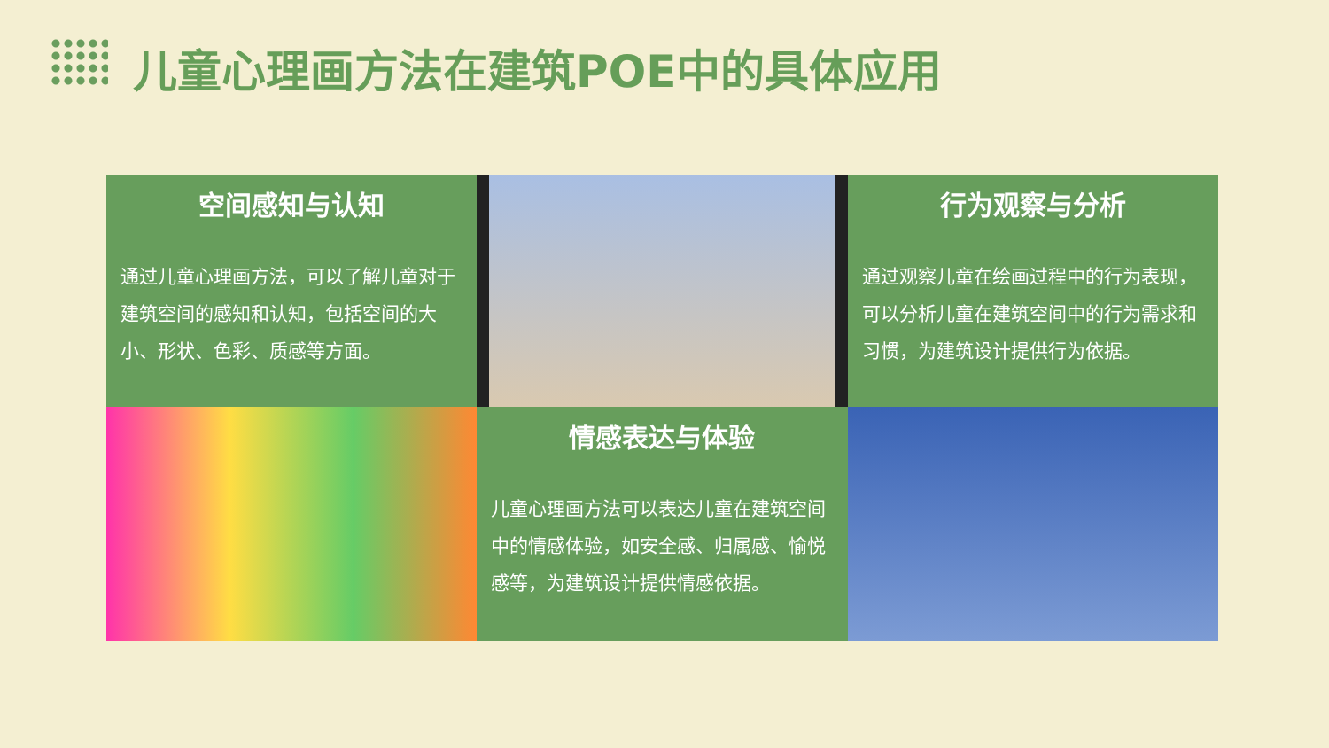儿童心理画方法在建筑POE中的具体应用
空间感知与认知
通过儿童心理画方法，可以了解儿童对于建筑空间的感知和认知，包括空间的大小、形状、色彩、质感等方面。
行为观察与分析
通过观察儿童在绘画过程中的行为表现，可以分析儿童在建筑空间中的行为需求和习惯，为建筑设计提供行为依据。
情感表达与体验
儿童心理画方法可以表达儿童在建筑空间中的情感体验，如安全感、归属感、愉悦感等，为建筑设计提供情感依据。